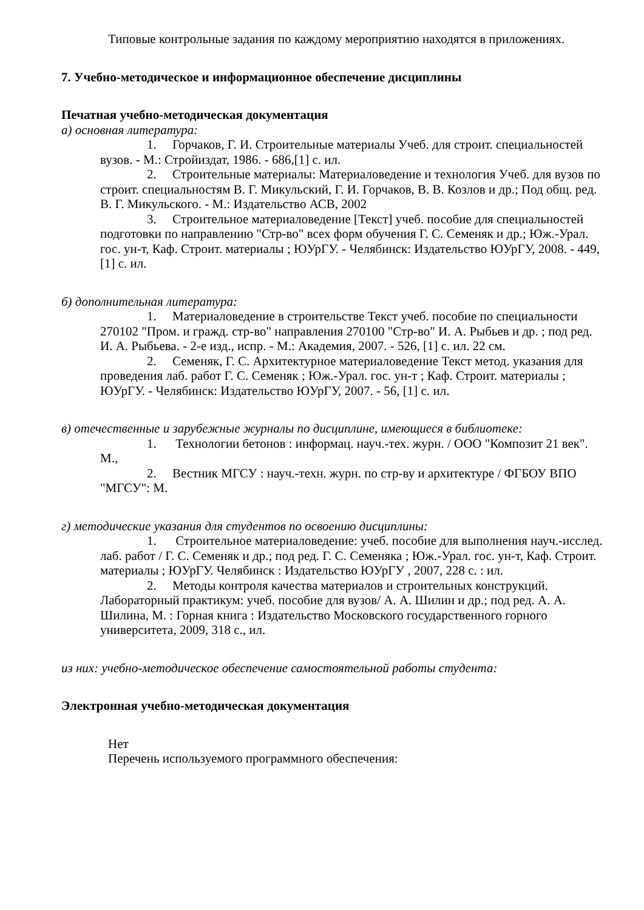Типовые контрольные задания по каждому мероприятию находятся в приложениях.
7. Учебно-методическое и информационное обеспечение дисциплины
Печатная учебно-методическая документация
а) основная литература:
1. Горчаков, Г. И. Строительные материалы Учеб. для строит. специальностей вузов. - М.: Стройиздат, 1986. - 686,[1] с. ил.
2. Строительные материалы: Материаловедение и технология Учеб. для вузов по строит. специальностям В. Г. Микульский, Г. И. Горчаков, В. В. Козлов и др.; Под общ. ред. В. Г. Микульского. - М.: Издательство АСВ, 2002
3. Строительное материаловедение [Текст] учеб. пособие для специальностей подготовки по направлению "Стр-во" всех форм обучения Г. С. Семеняк и др.; Юж.-Урал. гос. ун-т, Каф. Строит. материалы ; ЮУрГУ. - Челябинск: Издательство ЮУрГУ, 2008. - 449, [1] с. ил.
б) дополнительная литература:
1. Материаловедение в строительстве Текст учеб. пособие по специальности 270102 "Пром. и гражд. стр-во" направления 270100 "Стр-во" И. А. Рыбьев и др. ; под ред. И. А. Рыбьева. - 2-е изд., испр. - М.: Академия, 2007. - 526, [1] с. ил. 22 см.
2. Семеняк, Г. С. Архитектурное материаловедение Текст метод. указания для проведения лаб. работ Г. С. Семеняк ; Юж.-Урал. гос. ун-т ; Каф. Строит. материалы ; ЮУрГУ. - Челябинск: Издательство ЮУрГУ, 2007. - 56, [1] с. ил.
в) отечественные и зарубежные журналы по дисциплине, имеющиеся в библиотеке:
1. Технологии бетонов : информац. науч.-тех. журн. / ООО "Композит 21 век". М.,
2. Вестник МГСУ : науч.-техн. журн. по стр-ву и архитектуре / ФГБОУ ВПО "МГСУ": М.
г) методические указания для студентов по освоению дисциплины:
1. Строительное материаловедение: учеб. пособие для выполнения науч.-исслед. лаб. работ / Г. С. Семеняк и др.; под ред. Г. С. Семеняка ; Юж.-Урал. гос. ун-т, Каф. Строит. материалы ; ЮУрГУ. Челябинск : Издательство ЮУрГУ , 2007, 228 с. : ил.
2. Методы контроля качества материалов и строительных конструкций. Лабораторный практикум: учеб. пособие для вузов/ А. А. Шилин и др.; под ред. А. А. Шилина, М. : Горная книга : Издательство Московского государственного горного университета, 2009, 318 с., ил.
из них: учебно-методическое обеспечение самостоятельной работы студента:
Электронная учебно-методическая документация
Нет
Перечень используемого программного обеспечения: